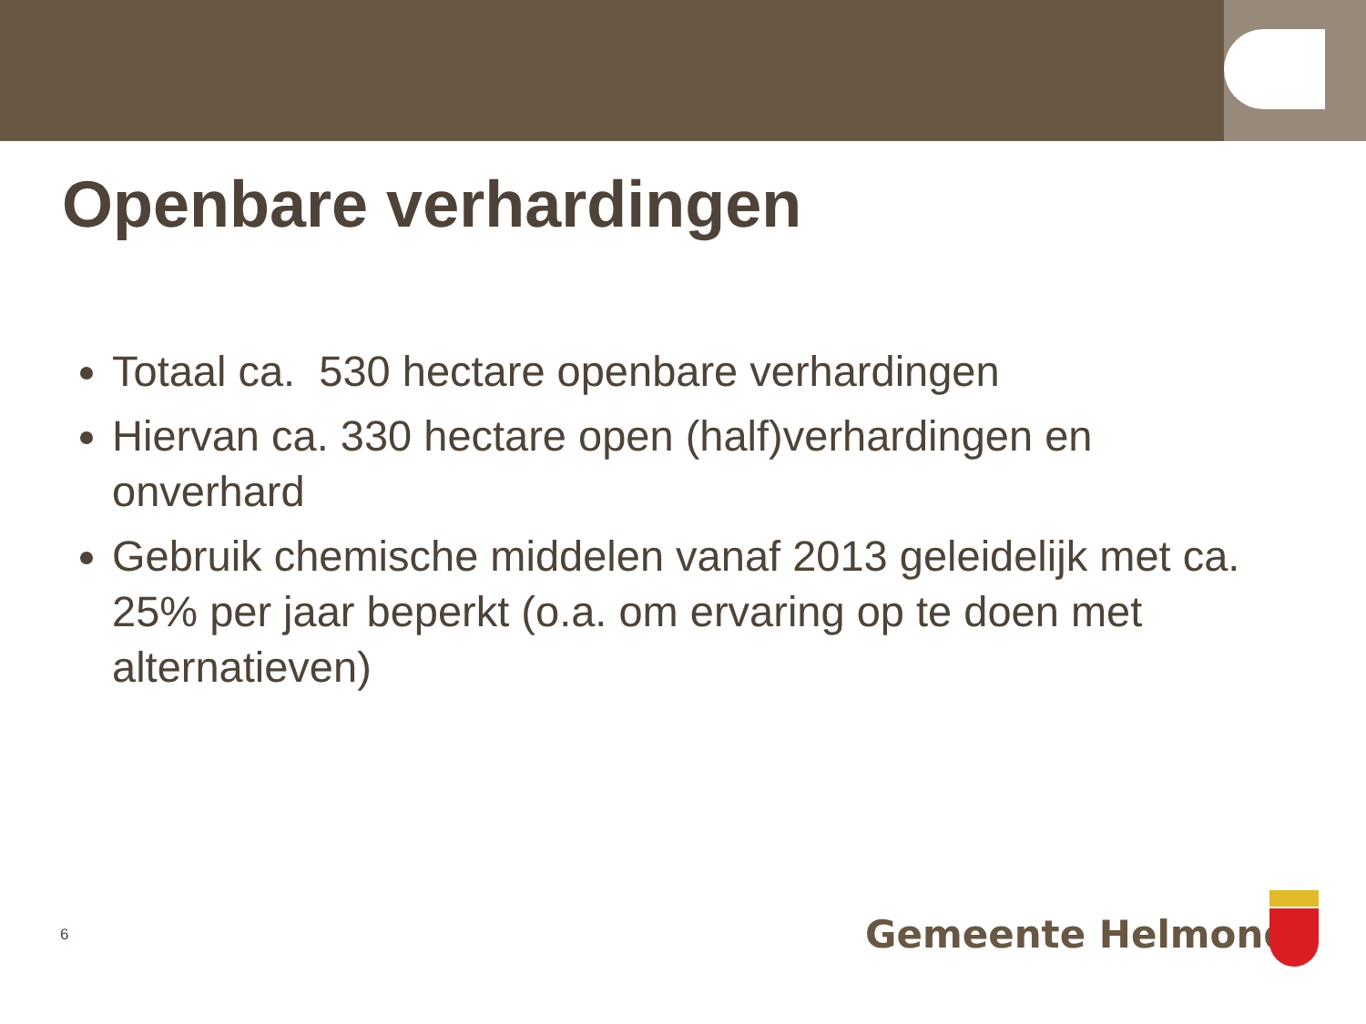Openbare verhardingen
Totaal ca. 530 hectare openbare verhardingen
Hiervan ca. 330 hectare open (half)verhardingen en onverhard
Gebruik chemische middelen vanaf 2013 geleidelijk met ca. 25% per jaar beperkt (o.a. om ervaring op te doen met alternatieven)
6 Gemeente Helmond